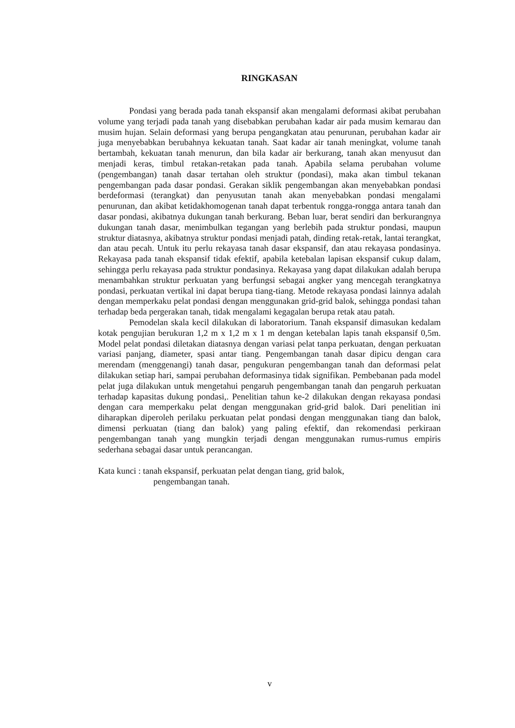RINGKASAN
Pondasi yang berada pada tanah ekspansif akan mengalami deformasi akibat perubahan volume yang terjadi pada tanah yang disebabkan perubahan kadar air pada musim kemarau dan musim hujan. Selain deformasi yang berupa pengangkatan atau penurunan, perubahan kadar air juga menyebabkan berubahnya kekuatan tanah. Saat kadar air tanah meningkat, volume tanah bertambah, kekuatan tanah menurun, dan bila kadar air berkurang, tanah akan menyusut dan menjadi keras, timbul retakan-retakan pada tanah. Apabila selama perubahan volume (pengembangan) tanah dasar tertahan oleh struktur (pondasi), maka akan timbul tekanan pengembangan pada dasar pondasi. Gerakan siklik pengembangan akan menyebabkan pondasi berdeformasi (terangkat) dan penyusutan tanah akan menyebabkan pondasi mengalami penurunan, dan akibat ketidakhomogenan tanah dapat terbentuk rongga-rongga antara tanah dan dasar pondasi, akibatnya dukungan tanah berkurang. Beban luar, berat sendiri dan berkurangnya dukungan tanah dasar, menimbulkan tegangan yang berlebih pada struktur pondasi, maupun struktur diatasnya, akibatnya struktur pondasi menjadi patah, dinding retak-retak, lantai terangkat, dan atau pecah. Untuk itu perlu rekayasa tanah dasar ekspansif, dan atau rekayasa pondasinya. Rekayasa pada tanah ekspansif tidak efektif, apabila ketebalan lapisan ekspansif cukup dalam, sehingga perlu rekayasa pada struktur pondasinya. Rekayasa yang dapat dilakukan adalah berupa menambahkan struktur perkuatan yang berfungsi sebagai angker yang mencegah terangkatnya pondasi, perkuatan vertikal ini dapat berupa tiang-tiang. Metode rekayasa pondasi lainnya adalah dengan memperkaku pelat pondasi dengan menggunakan grid-grid balok, sehingga pondasi tahan terhadap beda pergerakan tanah, tidak mengalami kegagalan berupa retak atau patah.
Pemodelan skala kecil dilakukan di laboratorium. Tanah ekspansif dimasukan kedalam kotak pengujian berukuran 1,2 m x 1,2 m x 1 m dengan ketebalan lapis tanah ekspansif 0,5m. Model pelat pondasi diletakan diatasnya dengan variasi pelat tanpa perkuatan, dengan perkuatan variasi panjang, diameter, spasi antar tiang. Pengembangan tanah dasar dipicu dengan cara merendam (menggenangi) tanah dasar, pengukuran pengembangan tanah dan deformasi pelat dilakukan setiap hari, sampai perubahan deformasinya tidak signifikan. Pembebanan pada model pelat juga dilakukan untuk mengetahui pengaruh pengembangan tanah dan pengaruh perkuatan terhadap kapasitas dukung pondasi,. Penelitian tahun ke-2 dilakukan dengan rekayasa pondasi dengan cara memperkaku pelat dengan menggunakan grid-grid balok. Dari penelitian ini diharapkan diperoleh perilaku perkuatan pelat pondasi dengan menggunakan tiang dan balok, dimensi perkuatan (tiang dan balok) yang paling efektif, dan rekomendasi perkiraan pengembangan tanah yang mungkin terjadi dengan menggunakan rumus-rumus empiris sederhana sebagai dasar untuk perancangan.
Kata kunci : tanah ekspansif, perkuatan pelat dengan tiang, grid balok,
pengembangan tanah.
v